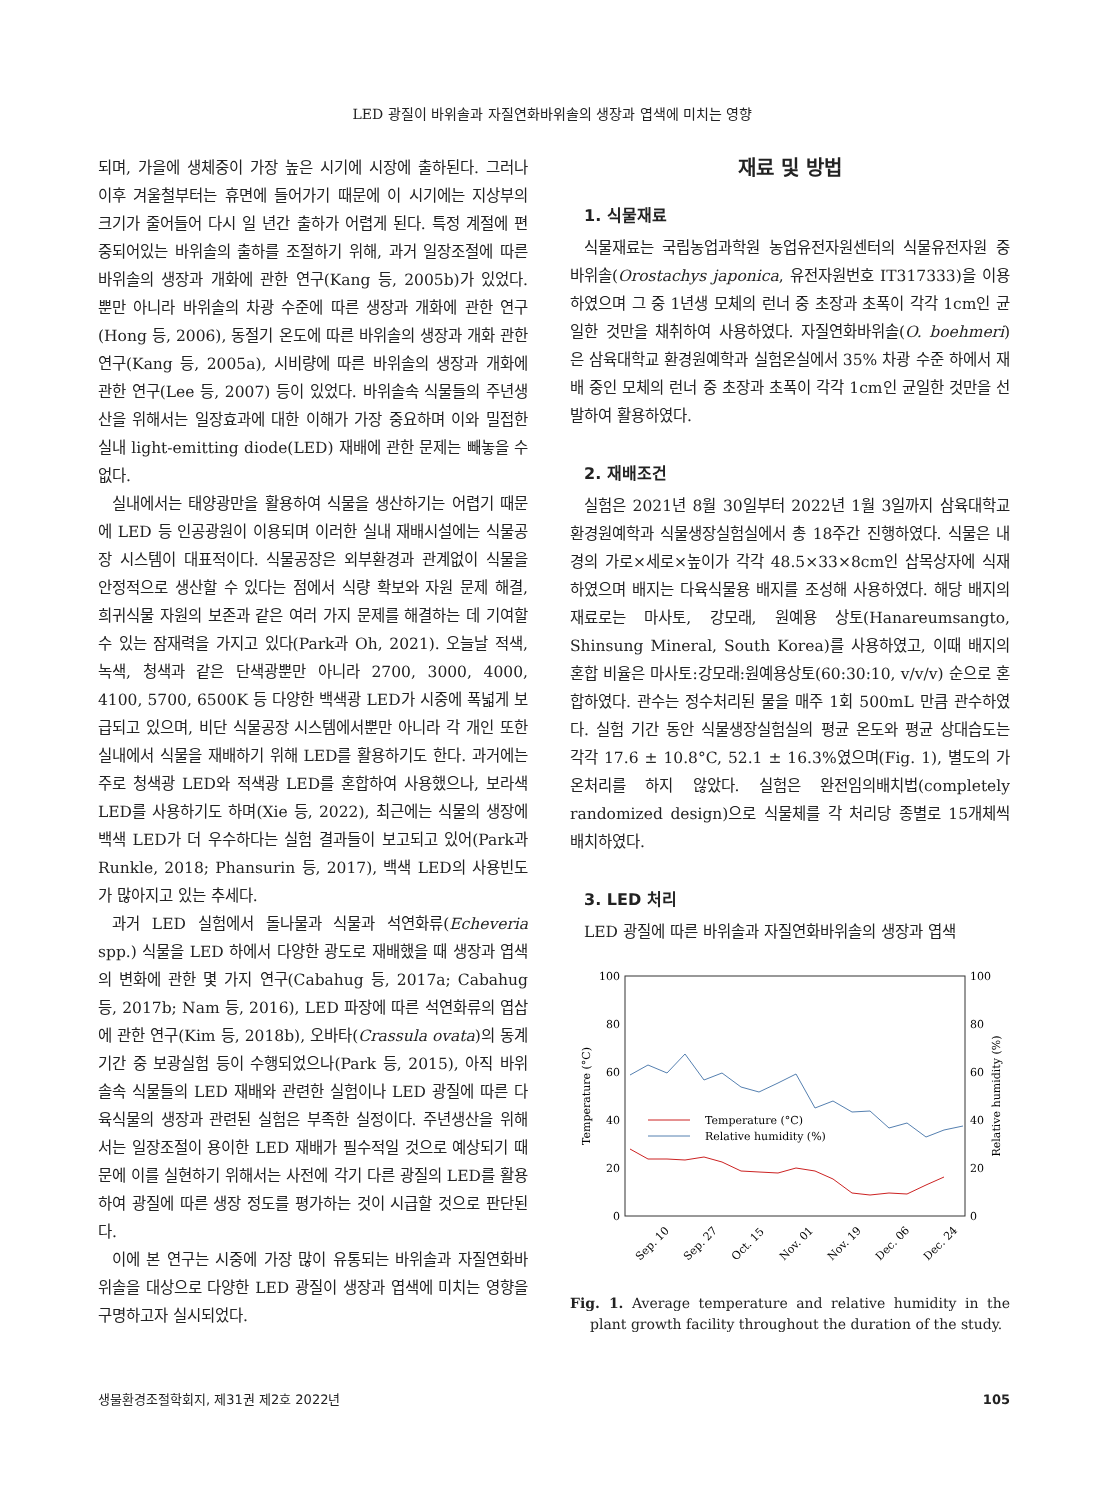LED 광질이 바위솔과 자질연화바위솔의 생장과 엽색에 미치는 영향
되며, 가을에 생체중이 가장 높은 시기에 시장에 출하된다. 그러나 이후 겨울철부터는 휴면에 들어가기 때문에 이 시기에는 지상부의 크기가 줄어들어 다시 일 년간 출하가 어렵게 된다. 특정 계절에 편중되어있는 바위솔의 출하를 조절하기 위해, 과거 일장조절에 따른 바위솔의 생장과 개화에 관한 연구(Kang 등, 2005b)가 있었다. 뿐만 아니라 바위솔의 차광 수준에 따른 생장과 개화에 관한 연구(Hong 등, 2006), 동절기 온도에 따른 바위솔의 생장과 개화 관한 연구(Kang 등, 2005a), 시비량에 따른 바위솔의 생장과 개화에 관한 연구(Lee 등, 2007) 등이 있었다. 바위솔속 식물들의 주년생산을 위해서는 일장효과에 대한 이해가 가장 중요하며 이와 밀접한 실내 light-emitting diode(LED) 재배에 관한 문제는 빼놓을 수 없다.
실내에서는 태양광만을 활용하여 식물을 생산하기는 어렵기 때문에 LED 등 인공광원이 이용되며 이러한 실내 재배시설에는 식물공장 시스템이 대표적이다. 식물공장은 외부환경과 관계없이 식물을 안정적으로 생산할 수 있다는 점에서 식량 확보와 자원 문제 해결, 희귀식물 자원의 보존과 같은 여러 가지 문제를 해결하는 데 기여할 수 있는 잠재력을 가지고 있다(Park과 Oh, 2021). 오늘날 적색, 녹색, 청색과 같은 단색광뿐만 아니라 2700, 3000, 4000, 4100, 5700, 6500K 등 다양한 백색광 LED가 시중에 폭넓게 보급되고 있으며, 비단 식물공장 시스템에서뿐만 아니라 각 개인 또한 실내에서 식물을 재배하기 위해 LED를 활용하기도 한다. 과거에는 주로 청색광 LED와 적색광 LED를 혼합하여 사용했으나, 보라색 LED를 사용하기도 하며(Xie 등, 2022), 최근에는 식물의 생장에 백색 LED가 더 우수하다는 실험 결과들이 보고되고 있어(Park과 Runkle, 2018; Phansurin 등, 2017), 백색 LED의 사용빈도가 많아지고 있는 추세다.
과거 LED 실험에서 돌나물과 식물과 석연화류(Echeveria spp.) 식물을 LED 하에서 다양한 광도로 재배했을 때 생장과 엽색의 변화에 관한 몇 가지 연구(Cabahug 등, 2017a; Cabahug 등, 2017b; Nam 등, 2016), LED 파장에 따른 석연화류의 엽삽에 관한 연구(Kim 등, 2018b), 오바타(Crassula ovata)의 동계기간 중 보광실험 등이 수행되었으나(Park 등, 2015), 아직 바위솔속 식물들의 LED 재배와 관련한 실험이나 LED 광질에 따른 다육식물의 생장과 관련된 실험은 부족한 실정이다. 주년생산을 위해서는 일장조절이 용이한 LED 재배가 필수적일 것으로 예상되기 때문에 이를 실현하기 위해서는 사전에 각기 다른 광질의 LED를 활용하여 광질에 따른 생장 정도를 평가하는 것이 시급할 것으로 판단된다.
이에 본 연구는 시중에 가장 많이 유통되는 바위솔과 자질연화바위솔을 대상으로 다양한 LED 광질이 생장과 엽색에 미치는 영향을 구명하고자 실시되었다.
재료 및 방법
1. 식물재료
식물재료는 국립농업과학원 농업유전자원센터의 식물유전자원 중 바위솔(Orostachys japonica, 유전자원번호 IT317333)을 이용하였으며 그 중 1년생 모체의 런너 중 초장과 초폭이 각각 1cm인 균일한 것만을 채취하여 사용하였다. 자질연화바위솔(O. boehmeri)은 삼육대학교 환경원예학과 실험온실에서 35% 차광 수준 하에서 재배 중인 모체의 런너 중 초장과 초폭이 각각 1cm인 균일한 것만을 선발하여 활용하였다.
2. 재배조건
실험은 2021년 8월 30일부터 2022년 1월 3일까지 삼육대학교 환경원예학과 식물생장실험실에서 총 18주간 진행하였다. 식물은 내경의 가로×세로×높이가 각각 48.5×33×8cm인 삽목상자에 식재하였으며 배지는 다육식물용 배지를 조성해 사용하였다. 해당 배지의 재료로는 마사토, 강모래, 원예용 상토(Hanareumsangto, Shinsung Mineral, South Korea)를 사용하였고, 이때 배지의 혼합 비율은 마사토:강모래:원예용상토(60:30:10, v/v/v) 순으로 혼합하였다. 관수는 정수처리된 물을 매주 1회 500mL 만큼 관수하였다. 실험 기간 동안 식물생장실험실의 평균 온도와 평균 상대습도는 각각 17.6 ± 10.8°C, 52.1 ± 16.3%였으며(Fig. 1), 별도의 가온처리를 하지 않았다. 실험은 완전임의배치법(completely randomized design)으로 식물체를 각 처리당 종별로 15개체씩 배치하였다.
3. LED 처리
LED 광질에 따른 바위솔과 자질연화바위솔의 생장과 엽색
100
80
60
40
20
0
100
80
60
40
20
0
Temperature (°C)
Relative humidity (%)
Temperature (°C)
Relative humidity (%)
Sep. 10
Sep. 27
Oct. 15
Nov. 01
Nov. 19
Dec. 06
Dec. 24
Fig. 1. Average temperature and relative humidity in the plant growth facility throughout the duration of the study.
생물환경조절학회지, 제31권 제2호 2022년 105